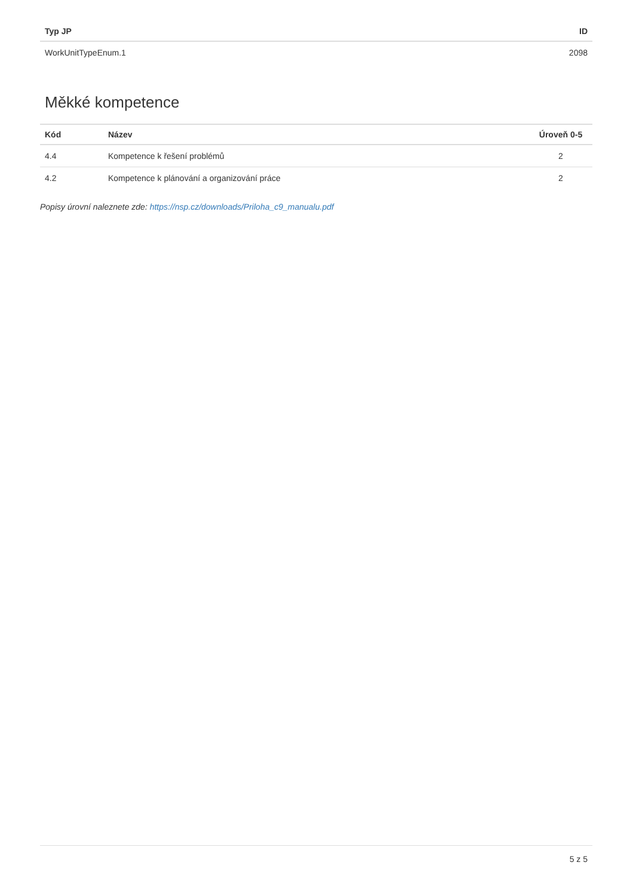| Typ JP | ID |
| --- | --- |
| WorkUnitTypeEnum.1 | 2098 |
Měkké kompetence
| Kód | Název | Úroveň 0-5 |
| --- | --- | --- |
| 4.4 | Kompetence k řešení problémů | 2 |
| 4.2 | Kompetence k plánování a organizování práce | 2 |
Popisy úrovní naleznete zde: https://nsp.cz/downloads/Priloha_c9_manualu.pdf
5 z 5